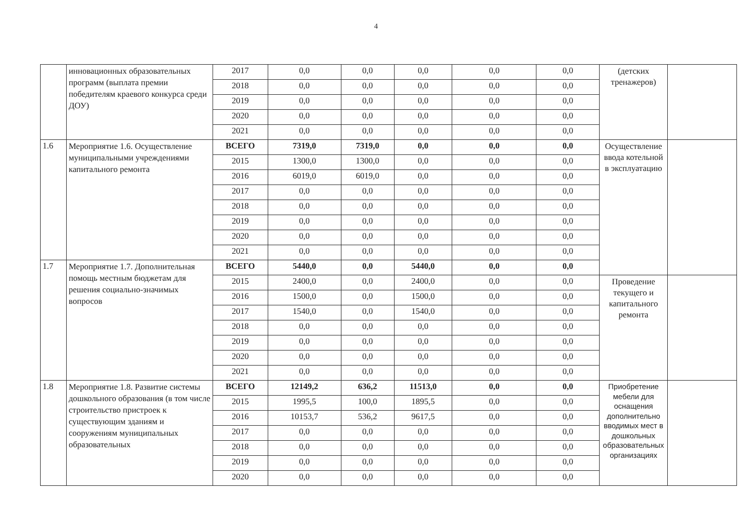4
| | инновационных образовательных программ (выплата премии победителям краевого конкурса среди ДОУ) | 2017 | 0,0 | 0,0 | 0,0 | 0,0 | 0,0 | (детских тренажеров) | |
| | | 2018 | 0,0 | 0,0 | 0,0 | 0,0 | 0,0 | | |
| | | 2019 | 0,0 | 0,0 | 0,0 | 0,0 | 0,0 | | |
| | | 2020 | 0,0 | 0,0 | 0,0 | 0,0 | 0,0 | | |
| | | 2021 | 0,0 | 0,0 | 0,0 | 0,0 | 0,0 | | |
| 1.6 | Мероприятие 1.6. Осуществление муниципальными учреждениями капитального ремонта | ВСЕГО | 7319,0 | 7319,0 | 0,0 | 0,0 | 0,0 | Осуществление ввода котельной в эксплуатацию | |
| | | 2015 | 1300,0 | 1300,0 | 0,0 | 0,0 | 0,0 | | |
| | | 2016 | 6019,0 | 6019,0 | 0,0 | 0,0 | 0,0 | | |
| | | 2017 | 0,0 | 0,0 | 0,0 | 0,0 | 0,0 | | |
| | | 2018 | 0,0 | 0,0 | 0,0 | 0,0 | 0,0 | | |
| | | 2019 | 0,0 | 0,0 | 0,0 | 0,0 | 0,0 | | |
| | | 2020 | 0,0 | 0,0 | 0,0 | 0,0 | 0,0 | | |
| | | 2021 | 0,0 | 0,0 | 0,0 | 0,0 | 0,0 | | |
| 1.7 | Мероприятие 1.7. Дополнительная помощь местным бюджетам для решения социально-значимых вопросов | ВСЕГО | 5440,0 | 0,0 | 5440,0 | 0,0 | 0,0 | | |
| | | 2015 | 2400,0 | 0,0 | 2400,0 | 0,0 | 0,0 | Проведение текущего и капитального ремонта | |
| | | 2016 | 1500,0 | 0,0 | 1500,0 | 0,0 | 0,0 | | |
| | | 2017 | 1540,0 | 0,0 | 1540,0 | 0,0 | 0,0 | | |
| | | 2018 | 0,0 | 0,0 | 0,0 | 0,0 | 0,0 | | |
| | | 2019 | 0,0 | 0,0 | 0,0 | 0,0 | 0,0 | | |
| | | 2020 | 0,0 | 0,0 | 0,0 | 0,0 | 0,0 | | |
| | | 2021 | 0,0 | 0,0 | 0,0 | 0,0 | 0,0 | | |
| 1.8 | Мероприятие 1.8. Развитие системы дошкольного образования (в том числе строительство пристроек к существующим зданиям и сооружениям муниципальных образовательных | ВСЕГО | 12149,2 | 636,2 | 11513,0 | 0,0 | 0,0 | Приобретение мебели для оснащения дополнительно вводимых мест в дошкольных образовательных организациях | |
| | | 2015 | 1995,5 | 100,0 | 1895,5 | 0,0 | 0,0 | | |
| | | 2016 | 10153,7 | 536,2 | 9617,5 | 0,0 | 0,0 | | |
| | | 2017 | 0,0 | 0,0 | 0,0 | 0,0 | 0,0 | | |
| | | 2018 | 0,0 | 0,0 | 0,0 | 0,0 | 0,0 | | |
| | | 2019 | 0,0 | 0,0 | 0,0 | 0,0 | 0,0 | | |
| | | 2020 | 0,0 | 0,0 | 0,0 | 0,0 | 0,0 | | |